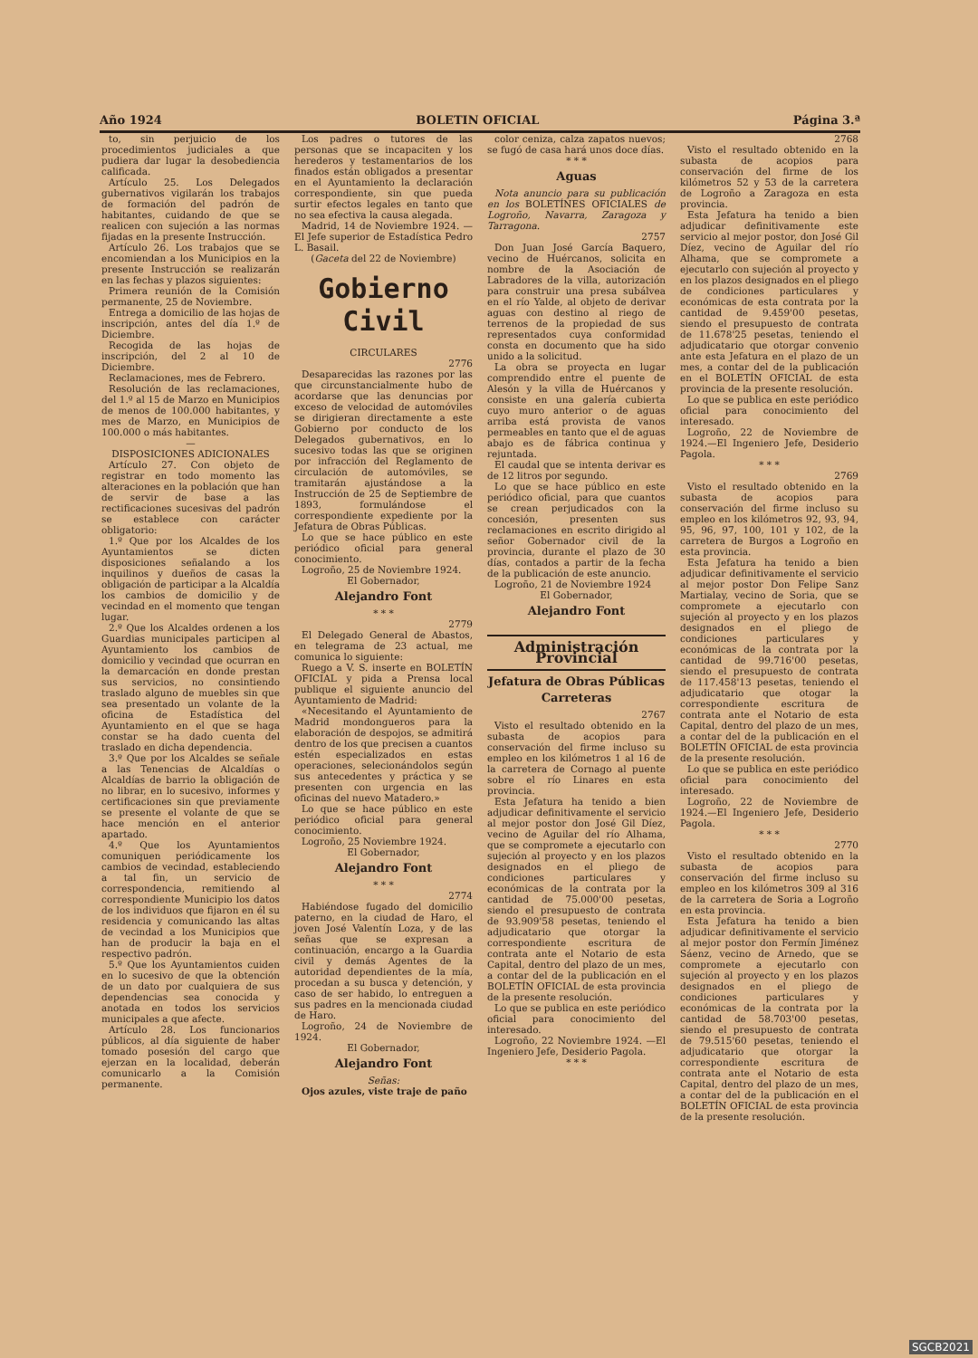Año 1924 BOLETIN OFICIAL Página 3.ª
to, sin perjuicio de los procedimientos judiciales a que pudiera dar lugar la desobediencia calificada.
Artículo 25. Los Delegados gubernativos vigilarán los trabajos de formación del padrón de habitantes, cuidando de que se realicen con sujeción a las normas fijadas en la presente Instrucción.
Artículo 26. Los trabajos que se encomiendan a los Municipios en la presente Instrucción se realizarán en las fechas y plazos siguientes:
Primera reunión de la Comisión permanente, 25 de Noviembre.
Entrega a domicilio de las hojas de inscripción, antes del día 1.º de Diciembre.
Recogida de las hojas de inscripción, del 2 al 10 de Diciembre.
Reclamaciones, mes de Febrero.
Resolución de las reclamaciones, del 1.º al 15 de Marzo en Municipios de menos de 100.000 habitantes, y mes de Marzo, en Municipios de 100.000 o más habitantes.
—
DISPOSICIONES ADICIONALES
Artículo 27. Con objeto de registrar en todo momento las alteraciones en la población que han de servir de base a las rectificaciones sucesivas del padrón se establece con carácter obligatorio:
1.º Que por los Alcaldes de los Ayuntamientos se dicten disposiciones señalando a los inquilinos y dueños de casas la obligación de participar a la Alcaldía los cambios de domicilio y de vecindad en el momento que tengan lugar.
2.º Que los Alcaldes ordenen a los Guardias municipales participen al Ayuntamiento los cambios de domicilio y vecindad que ocurran en la demarcación en donde prestan sus servicios, no consintiendo traslado alguno de muebles sin que sea presentado un volante de la oficina de Estadística del Ayuntamiento en el que se haga constar se ha dado cuenta del traslado en dicha dependencia.
3.º Que por los Alcaldes se señale a las Tenencias de Alcaldías o Alcaldías de barrio la obligación de no librar, en lo sucesivo, informes y certificaciones sin que previamente se presente el volante de que se hace mención en el anterior apartado.
4.º Que los Ayuntamientos comuniquen periódicamente los cambios de vecindad, estableciendo a tal fin, un servicio de correspondencia, remitiendo al correspondiente Municipio los datos de los individuos que fijaron en él su residencia y comunicando las altas de vecindad a los Municipios que han de producir la baja en el respectivo padrón.
5.º Que los Ayuntamientos cuiden en lo sucesivo de que la obtención de un dato por cualquiera de sus dependencias sea conocida y anotada en todos los servicios municipales a que afecte.
Artículo 28. Los funcionarios públicos, al día siguiente de haber tomado posesión del cargo que ejerzan en la localidad, deberán comunicarlo a la Comisión permanente.
Los padres o tutores de las personas que se incapaciten y los herederos y testamentarios de los finados están obligados a presentar en el Ayuntamiento la declaración correspondiente, sin que pueda surtir efectos legales en tanto que no sea efectiva la causa alegada.
Madrid, 14 de Noviembre 1924. —El Jefe superior de Estadística Pedro L. Basail.
(Gaceta del 22 de Noviembre)
Gobierno Civil
CIRCULARES
2776
Desaparecidas las razones por las que circunstancialmente hubo de acordarse que las denuncias por exceso de velocidad de automóviles se dirigieran directamente a este Gobierno por conducto de los Delegados gubernativos, en lo sucesivo todas las que se originen por infracción del Reglamento de circulación de automóviles, se tramitarán ajustándose a la Instrucción de 25 de Septiembre de 1893, formulándose el correspondiente expediente por la Jefatura de Obras Públicas.
Lo que se hace público en este periódico oficial para general conocimiento.
Logroño, 25 de Noviembre 1924.
El Gobernador,
Alejandro Font
* * *
2779
El Delegado General de Abastos, en telegrama de 23 actual, me comunica lo siguiente:
Ruego a V. S. inserte en BOLETÍN OFICIAL y pida a Prensa local publique el siguiente anuncio del Ayuntamiento de Madrid:
«Necesitando el Ayuntamiento de Madrid mondongueros para la elaboración de despojos, se admitirá dentro de los que precisen a cuantos estén especializados en estas operaciones, selecionándolos según sus antecedentes y práctica y se presenten con urgencia en las oficinas del nuevo Matadero.»
Lo que se hace público en este periódico oficial para general conocimiento.
Logroño, 25 Noviembre 1924.
El Gobernador,
Alejandro Font
* * *
2774
Habiéndose fugado del domicilio paterno, en la ciudad de Haro, el joven José Valentín Loza, y de las señas que se expresan a continuación, encargo a la Guardia civil y demás Agentes de la autoridad dependientes de la mía, procedan a su busca y detención, y caso de ser habido, lo entreguen a sus padres en la mencionada ciudad de Haro.
Logroño, 24 de Noviembre de 1924.
El Gobernador,
Alejandro Font
Señas:
Ojos azules, viste traje de paño
color ceniza, calza zapatos nuevos; se fugó de casa hará unos doce días.
* * *
Aguas
Nota anuncio para su publicación en los BOLETÍNES OFICIALES de Logroño, Navarra, Zaragoza y Tarragona.
2757
Don Juan José García Baquero, vecino de Huércanos, solicita en nombre de la Asociación de Labradores de la villa, autorización para construir una presa subálvea en el río Yalde, al objeto de derivar aguas con destino al riego de terrenos de la propiedad de sus representados cuya conformidad consta en documento que ha sido unido a la solicitud.
La obra se proyecta en lugar comprendido entre el puente de Alesón y la villa de Huércanos y consiste en una galería cubierta cuyo muro anterior o de aguas arriba está provista de vanos permeables en tanto que el de aguas abajo es de fábrica continua y rejuntada.
El caudal que se intenta derivar es de 12 litros por segundo.
Lo que se hace público en este periódico oficial, para que cuantos se crean perjudicados con la concesión, presenten sus reclamaciones en escrito dirigido al señor Gobernador civil de la provincia, durante el plazo de 30 días, contados a partir de la fecha de la publicación de este anuncio.
Logroño, 21 de Noviembre 1924
El Gobernador,
Alejandro Font
Administración Provincial
Jefatura de Obras Públicas
Carreteras
2767
Visto el resultado obtenido en la subasta de acopios para conservación del firme incluso su empleo en los kilómetros 1 al 16 de la carretera de Cornago al puente sobre el río Linares en esta provincia.
Esta Jefatura ha tenido a bien adjudicar definitivamente el servicio al mejor postor don José Gil Díez, vecino de Aguilar del río Alhama, que se compromete a ejecutarlo con sujeción al proyecto y en los plazos designados en el pliego de condiciones particulares y económicas de la contrata por la cantidad de 75.000'00 pesetas, siendo el presupuesto de contrata de 93.909'58 pesetas, teniendo el adjudicatario que otorgar la correspondiente escritura de contrata ante el Notario de esta Capital, dentro del plazo de un mes, a contar del de la publicación en el BOLETÍN OFICIAL de esta provincia de la presente resolución.
Lo que se publica en este periódico oficial para conocimiento del interesado.
Logroño, 22 Noviembre 1924. —El Ingeniero Jefe, Desiderio Pagola.
* * *
2768
Visto el resultado obtenido en la subasta de acopios para conservación del firme de los kilómetros 52 y 53 de la carretera de Logroño a Zaragoza en esta provincia.
Esta Jefatura ha tenido a bien adjudicar definitivamente este servicio al mejor postor, don José Gil Díez, vecino de Aguilar del río Alhama, que se compromete a ejecutarlo con sujeción al proyecto y en los plazos designados en el pliego de condiciones particulares y económicas de esta contrata por la cantidad de 9.459'00 pesetas, siendo el presupuesto de contrata de 11.678'25 pesetas, teniendo el adjudicatario que otorgar convenio ante esta Jefatura en el plazo de un mes, a contar del de la publicación en el BOLETÍN OFICIAL de esta provincia de la presente resolución.
Lo que se publica en este periódico oficial para conocimiento del interesado.
Logroño, 22 de Noviembre de 1924.—El Ingeniero Jefe, Desiderio Pagola.
* * *
2769
Visto el resultado obtenido en la subasta de acopios para conservación del firme incluso su empleo en los kilómetros 92, 93, 94, 95, 96, 97, 100, 101 y 102, de la carretera de Burgos a Logroño en esta provincia.
Esta Jefatura ha tenido a bien adjudicar definitivamente el servicio al mejor postor Don Felipe Sanz Martialay, vecino de Soria, que se compromete a ejecutarlo con sujeción al proyecto y en los plazos designados en el pliego de condiciones particulares y económicas de la contrata por la cantidad de 99.716'00 pesetas, siendo el presupuesto de contrata de 117.458'13 pesetas, teniendo el adjudicatario que otogar la correspondiente escritura de contrata ante el Notario de esta Capital, dentro del plazo de un mes, a contar del de la publicación en el BOLETÍN OFICIAL de esta provincia de la presente resolución.
Lo que se publica en este periódico oficial para conocimiento del interesado.
Logroño, 22 de Noviembre de 1924.—El Ingeniero Jefe, Desiderio Pagola.
* * *
2770
Visto el resultado obtenido en la subasta de acopios para conservación del firme incluso su empleo en los kilómetros 309 al 316 de la carretera de Soria a Logroño en esta provincia.
Esta Jefatura ha tenido a bien adjudicar definitivamente el servicio al mejor postor don Fermín Jiménez Sáenz, vecino de Arnedo, que se compromete a ejecutarlo con sujeción al proyecto y en los plazos designados en el pliego de condiciones particulares y económicas de la contrata por la cantidad de 58.703'00 pesetas, siendo el presupuesto de contrata de 79.515'60 pesetas, teniendo el adjudicatario que otorgar la correspondiente escritura de contrata ante el Notario de esta Capital, dentro del plazo de un mes, a contar del de la publicación en el BOLETÍN OFICIAL de esta provincia de la presente resolución.
SGCB2021